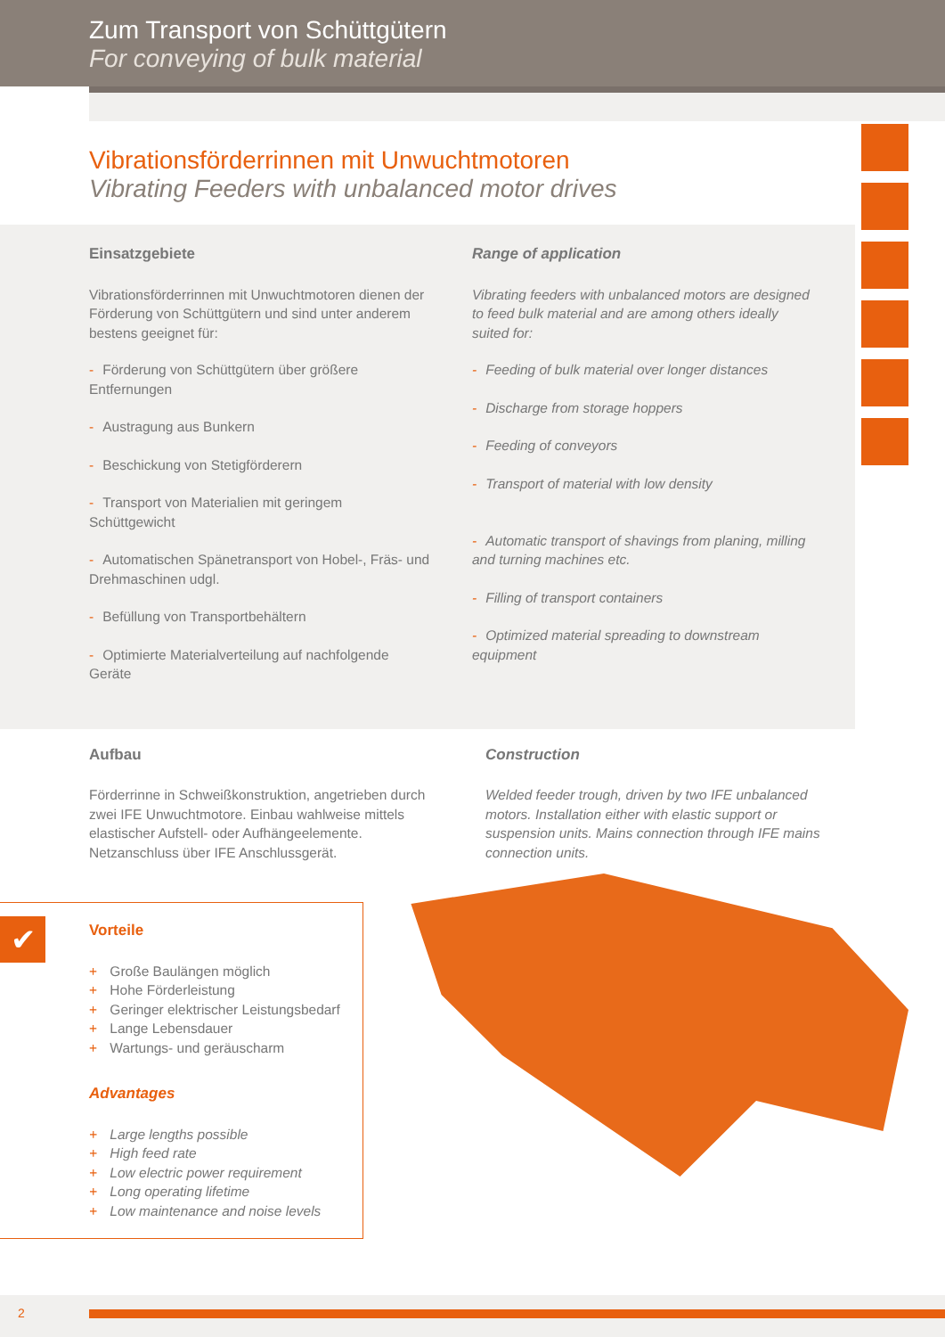Zum Transport von Schüttgütern
For conveying of bulk material
Vibrationsförderrinnen mit Unwuchtmotoren
Vibrating Feeders with unbalanced motor drives
Einsatzgebiete
Vibrationsförderrinnen mit Unwuchtmotoren dienen der Förderung von Schüttgütern und sind unter anderem bestens geeignet für:
- Förderung von Schüttgütern über größere Entfernungen
- Austragung aus Bunkern
- Beschickung von Stetigförderern
- Transport von Materialien mit geringem Schüttgewicht
- Automatischen Spänetransport von Hobel-, Fräs- und Drehmaschinen udgl.
- Befüllung von Transportbehältern
- Optimierte Materialverteilung auf nachfolgende Geräte
Range of application
Vibrating feeders with unbalanced motors are designed to feed bulk material and are among others ideally suited for:
- Feeding of bulk material over longer distances
- Discharge from storage hoppers
- Feeding of conveyors
- Transport of material with low density
- Automatic transport of shavings from planing, milling and turning machines etc.
- Filling of transport containers
- Optimized material spreading to downstream equipment
Aufbau
Förderrinne in Schweißkonstruktion, angetrieben durch zwei IFE Unwuchtmotore. Einbau wahlweise mittels elastischer Aufstell- oder Aufhängeelemente. Netzanschluss über IFE Anschlussgerät.
Construction
Welded feeder trough, driven by two IFE unbalanced motors. Installation either with elastic support or suspension units. Mains connection through IFE mains connection units.
✔
Vorteile
+ Große Baulängen möglich
+ Hohe Förderleistung
+ Geringer elektrischer Leistungsbedarf
+ Lange Lebensdauer
+ Wartungs- und geräuscharm
Advantages
+ Large lengths possible
+ High feed rate
+ Low electric power requirement
+ Long operating lifetime
+ Low maintenance and noise levels
2